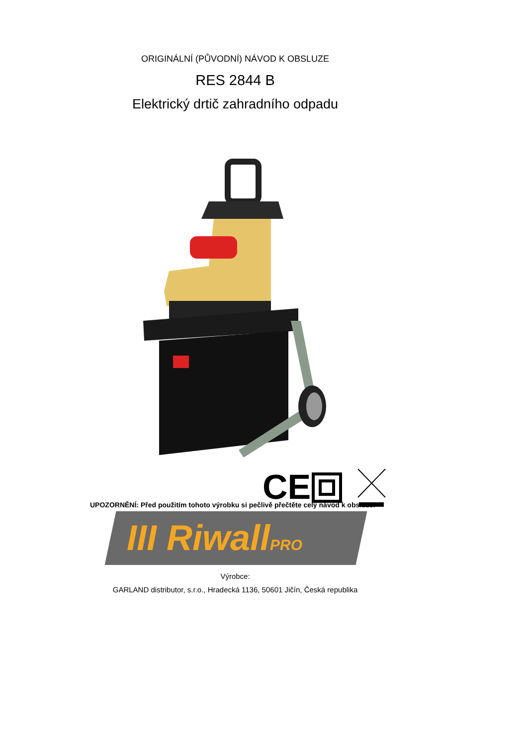ORIGINÁLNÍ (PŮVODNÍ) NÁVOD K OBSLUZE
RES 2844 B
Elektrický drtič zahradního odpadu
CE
UPOZORNĚNÍ: Před použitím tohoto výrobku si pečlivě přečtěte celý návod k obsluze.
III RiwallPRO
Výrobce:
GARLAND distributor, s.r.o., Hradecká 1136, 50601 Jičín, Česká republika